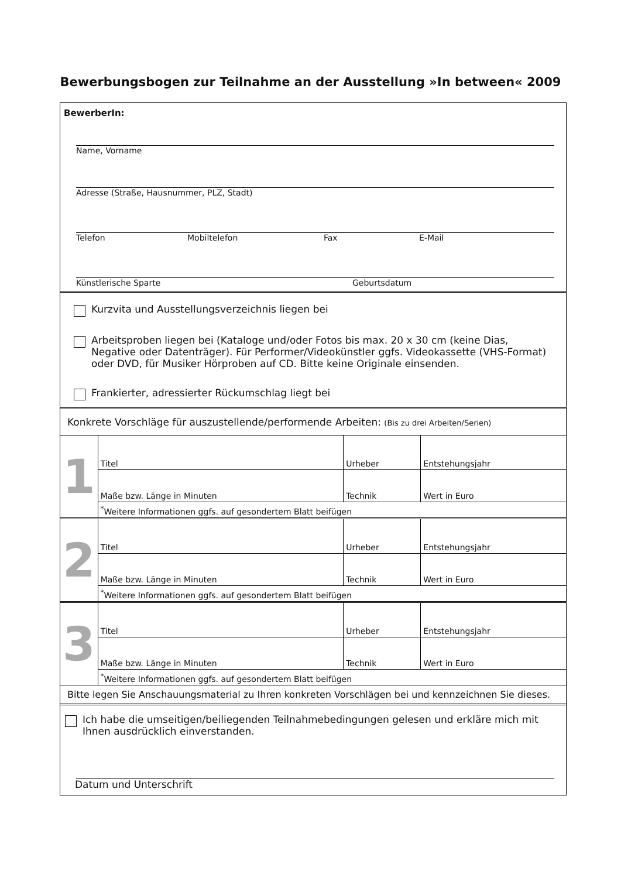Bewerbungsbogen zur Teilnahme an der Ausstellung »In between« 2009
BewerberIn:
Name, Vorname
Adresse (Straße, Hausnummer, PLZ, Stadt)
Telefon Mobiltelefon Fax E-Mail
Künstlerische Sparte Geburtsdatum
Kurzvita und Ausstellungsverzeichnis liegen bei
Arbeitsproben liegen bei (Kataloge und/oder Fotos bis max. 20 x 30 cm (keine Dias, Negative oder Datenträger). Für Performer/Videokünstler ggfs. Videokassette (VHS-Format) oder DVD, für Musiker Hörproben auf CD. Bitte keine Originale einsenden.
Frankierter, adressierter Rückumschlag liegt bei
Konkrete Vorschläge für auszustellende/performende Arbeiten: (Bis zu drei Arbeiten/Serien)
| 1 | Titel | | Urheber | Entstehungsjahr |
| | Maße bzw. Länge in Minuten | Technik | | Wert in Euro |
| | <sup>*</sup> Weitere Informationen ggfs. auf gesondertem Blatt beifügen | | | |
| 2 | Titel | | Urheber | Entstehungsjahr |
| | Maße bzw. Länge in Minuten | Technik | | Wert in Euro |
| | <sup>*</sup> Weitere Informationen ggfs. auf gesondertem Blatt beifügen | | | |
| 3 | Titel | | Urheber | Entstehungsjahr |
| | Maße bzw. Länge in Minuten | Technik | | Wert in Euro |
| | <sup>*</sup> Weitere Informationen ggfs. auf gesondertem Blatt beifügen | | | |
Bitte legen Sie Anschauungsmaterial zu Ihren konkreten Vorschlägen bei und kennzeichnen Sie dieses.
Ich habe die umseitigen/beiliegenden Teilnahmebedingungen gelesen und erkläre mich mit Ihnen ausdrücklich einverstanden.
Datum und Unterschrift